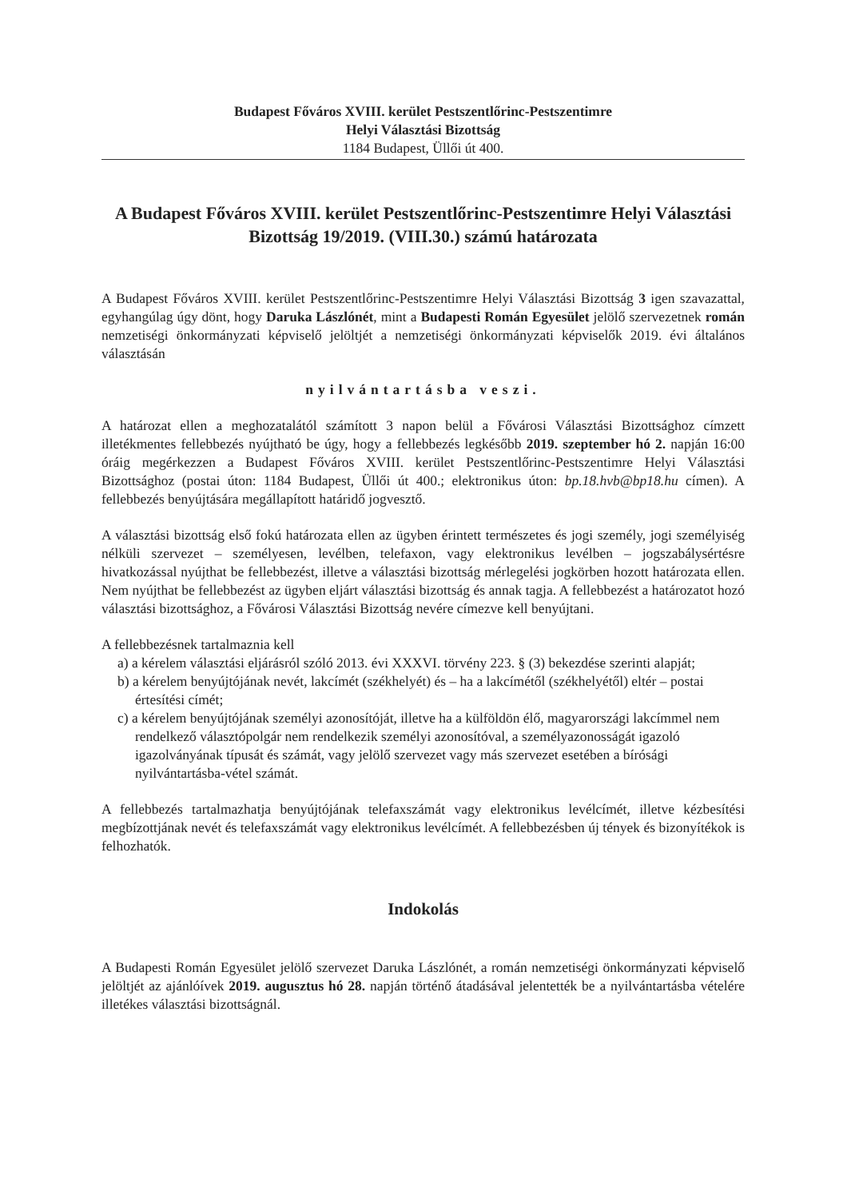Budapest Főváros XVIII. kerület Pestszentlőrinc-Pestszentimre
Helyi Választási Bizottság
1184 Budapest, Üllői út 400.
A Budapest Főváros XVIII. kerület Pestszentlőrinc-Pestszentimre Helyi Választási Bizottság 19/2019. (VIII.30.) számú határozata
A Budapest Főváros XVIII. kerület Pestszentlőrinc-Pestszentimre Helyi Választási Bizottság 3 igen szavazattal, egyhangúlag úgy dönt, hogy Daruka Lászlónét, mint a Budapesti Román Egyesület jelölő szervezetnek román nemzetiségi önkormányzati képviselő jelöltjét a nemzetiségi önkormányzati képviselők 2019. évi általános választásán
nyilvántartásba veszi.
A határozat ellen a meghozatalától számított 3 napon belül a Fővárosi Választási Bizottsághoz címzett illetékmentes fellebbezés nyújtható be úgy, hogy a fellebbezés legkésőbb 2019. szeptember hó 2. napján 16:00 óráig megérkezzen a Budapest Főváros XVIII. kerület Pestszentlőrinc-Pestszentimre Helyi Választási Bizottsághoz (postai úton: 1184 Budapest, Üllői út 400.; elektronikus úton: bp.18.hvb@bp18.hu címen). A fellebbezés benyújtására megállapított határidő jogvesztő.
A választási bizottság első fokú határozata ellen az ügyben érintett természetes és jogi személy, jogi személyiség nélküli szervezet – személyesen, levélben, telefaxon, vagy elektronikus levélben – jogszabálysértésre hivatkozással nyújthat be fellebbezést, illetve a választási bizottság mérlegelési jogkörben hozott határozata ellen. Nem nyújthat be fellebbezést az ügyben eljárt választási bizottság és annak tagja. A fellebbezést a határozatot hozó választási bizottsághoz, a Fővárosi Választási Bizottság nevére címezve kell benyújtani.
A fellebbezésnek tartalmaznia kell
a) a kérelem választási eljárásról szóló 2013. évi XXXVI. törvény 223. § (3) bekezdése szerinti alapját;
b) a kérelem benyújtójának nevét, lakcímét (székhelyét) és – ha a lakcímétől (székhelyétől) eltér – postai értesítési címét;
c) a kérelem benyújtójának személyi azonosítóját, illetve ha a külföldön élő, magyarországi lakcímmel nem rendelkező választópolgár nem rendelkezik személyi azonosítóval, a személyazonosságát igazoló igazolványának típusát és számát, vagy jelölő szervezet vagy más szervezet esetében a bírósági nyilvántartásba-vétel számát.
A fellebbezés tartalmazhatja benyújtójának telefaxszámát vagy elektronikus levélcímét, illetve kézbesítési megbízottjának nevét és telefaxszámát vagy elektronikus levélcímét. A fellebbezésben új tények és bizonyítékok is felhozhatók.
Indokolás
A Budapesti Román Egyesület jelölő szervezet Daruka Lászlónét, a román nemzetiségi önkormányzati képviselő jelöltjét az ajánlóívek 2019. augusztus hó 28. napján történő átadásával jelentették be a nyilvántartásba vételére illetékes választási bizottságnál.